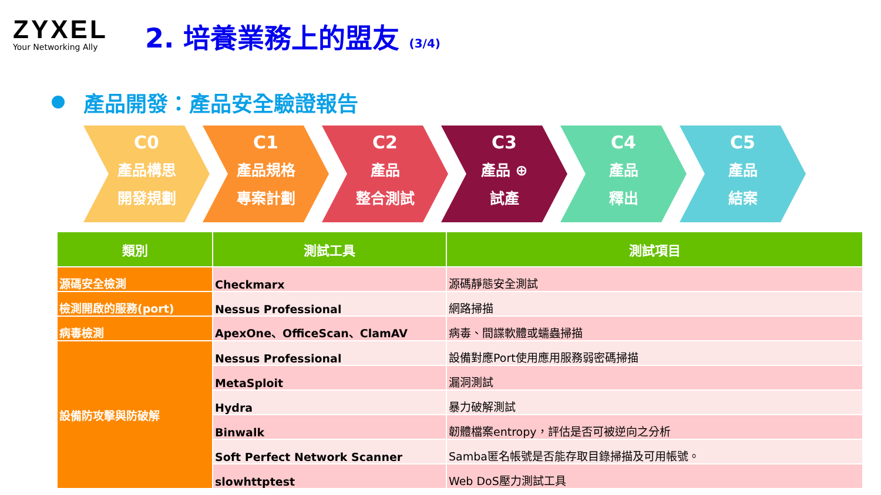ZYXEL
Your Networking Ally
2. 培養業務上的盟友 (3/4)
產品開發：產品安全驗證報告
C0
產品構思
開發規劃
C1
產品規格
專案計劃
C2
產品
整合測試
C3
產品 ⊕
試產
C4
產品
釋出
C5
產品
結案
| 類別 | 測試工具 | 測試項目 |
| --- | --- | --- |
| 源碼安全檢測 | Checkmarx | 源碼靜態安全測試 |
| 檢測開啟的服務(port) | Nessus Professional | 網路掃描 |
| 病毒檢測 | ApexOne、OfficeScan、ClamAV | 病毒、間諜軟體或蠕蟲掃描 |
| 設備防攻擊與防破解 | Nessus Professional | 設備對應Port使用應用服務弱密碼掃描 |
| | MetaSploit | 漏洞測試 |
| | Hydra | 暴力破解測試 |
| | Binwalk | 韌體檔案entropy，評估是否可被逆向之分析 |
| | Soft Perfect Network Scanner | Samba匿名帳號是否能存取目錄掃描及可用帳號。 |
| | slowhttptest | Web DoS壓力測試工具 |